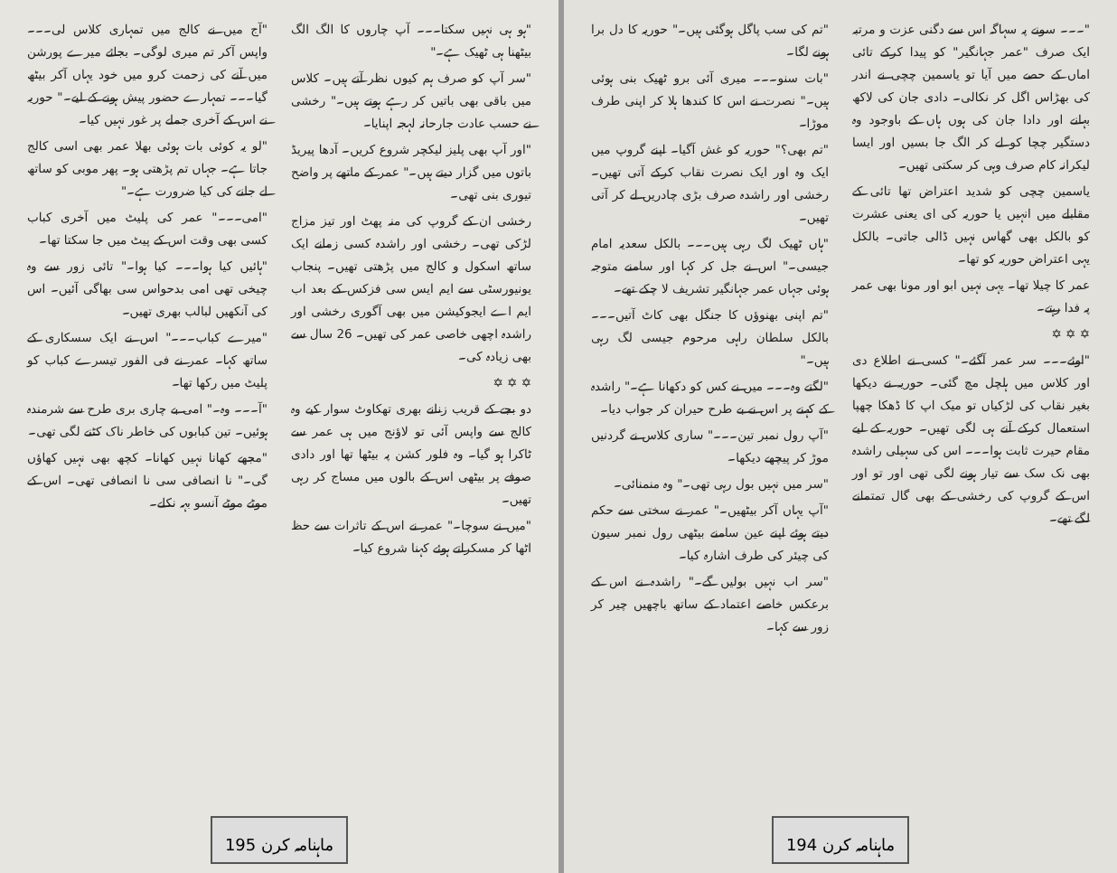"۔۔۔ سونے پہ سہاگہ اس سے دگنی عزت و مرتبہ ایک صرف "عمر جہانگیر" کو پیدا کرکے تائی اماں کے حصے میں آیا تو یاسمین چچی نے اندر کی بھڑاس اگل کر نکالی۔ دادی جان کی لاکھ بہانے اور دادا جان کی ہوں ہاں کے باوجود وہ دستگیر چچا کو لے کر الگ جا بسیں اور ایسا لیکرانہ کام صرف وہی کر سکتی تھیں۔
یاسمین چچی کو شدید اعتراض تھا تائی کے مقابلے میں انہیں یا حوریہ کی ای یعنی عشرت کو بالکل بھی گھاس نہیں ڈالی جاتی۔ بالکل یہی اعتراض حوریہ کو تھا۔
عمر کا چیلا تھا۔ یہی نہیں ابو اور مونا بھی عمر پہ فدا رہتے۔
✡ ✡ ✡
"اوئے۔۔۔ سر عمر آگئے۔" کسی نے اطلاع دی اور کلاس میں ہلچل مچ گئی۔ حوریہ نے دیکھا بغیر نقاب کی لڑکیاں تو میک اپ کا ڈھکا چھپا استعمال کرکے آنے ہی لگی تھیں۔ حوریہ کے لیے مقام حیرت ثابت ہوا۔۔۔ اس کی سہیلی راشدہ بھی نک سک سے تیار ہونے لگی تھی اور تو اور اس کے گروپ کی رخشی کے بھی گال تمتمانے لگے تھے۔
"تم کی سب پاگل ہوگئی ہیں۔" حوریہ کا دل برا ہونے لگا۔
"بات سنو۔۔۔ میری آئی برو ٹھیک بنی ہوئی ہیں۔" نصرت نے اس کا کندھا ہلا کر اپنی طرف موڑا۔
"تم بھی؟" حوریہ کو غش آگیا۔ اپنے گروپ میں ایک وہ اور ایک نصرت نقاب کرکے آتی تھیں۔ رخشی اور راشدہ صرف بڑی چادریں لے کر آتی تھیں۔
"ہاں ٹھیک لگ رہی ہیں۔۔۔ بالکل سعدیہ امام جیسی۔" اس نے جل کر کہا اور سامنے متوجہ ہوئی جہاں عمر جہانگیر تشریف لا چکے تھے۔
"تم اپنی بھنوؤں کا جنگل بھی کاٹ آتیں۔۔۔ بالکل سلطان راہی مرحوم جیسی لگ رہی ہیں۔"
"لگتے وہ۔۔۔ میں نے کس کو دکھانا ہے۔" راشدہ کے کہنے پر اس نے بے طرح حیران کر جواب دیا۔
"آپ رول نمبر تین۔۔۔" ساری کلاس نے گردنیں موڑ کر پیچھے دیکھا۔
"سر میں نہیں بول رہی تھی۔" وہ منمنائی۔
"آپ یہاں آکر بیٹھیں۔" عمر نے سختی سے حکم دیتے ہوئے اپنے عین سامنے بیٹھی رول نمبر سیون کی چیئر کی طرف اشارہ کیا۔
"سر اب نہیں بولیں گے۔" راشدہ نے اس کے برعکس خاصے اعتماد کے ساتھ باچھیں چیر کر زور سے کہا۔
ماہنامہ کرن 194
"ہو ہی نہیں سکتا۔۔۔ آپ چاروں کا الگ الگ بیٹھنا ہی ٹھیک ہے۔"
"سر آپ کو صرف ہم کیوں نظر آتے ہیں۔ کلاس میں باقی بھی باتیں کر رہے ہوتے ہیں۔" رخشی نے حسب عادت جارحانہ لہجہ اپنایا۔
"اور آپ بھی پلیز لیکچر شروع کریں۔ آدھا پیریڈ باتوں میں گزار دیتے ہیں۔" عمر کے ماتھے پر واضح تیوری بنی تھی۔
رخشی ان کے گروپ کی منہ پھٹ اور تیز مزاج لڑکی تھی۔ رخشی اور راشدہ کسی زمانے ایک ساتھ اسکول و کالج میں پڑھتی تھیں۔ پنجاب یونیورسٹی سے ایم ایس سی فزکس کے بعد اب ایم اے ایجوکیشن میں بھی آگوری رخشی اور راشدہ اچھی خاصی عمر کی تھیں۔ 26 سال سے بھی زیادہ کی۔
✡ ✡ ✡
دو بجے کے قریب زنانے بھری تھکاوٹ سوار کیے وہ کالج سے واپس آئی تو لاؤنج میں ہی عمر سے ٹاکرا ہو گیا۔ وہ فلور کشن پہ بیٹھا تھا اور دادی صوفے پر بیٹھی اس کے بالوں میں مساج کر رہی تھیں۔
"میں نے سوچا۔" عمر نے اس کے تاثرات سے حظ اٹھا کر مسکراتے ہوئے کہنا شروع کیا۔
"آج میں نے کالج میں تمہاری کلاس لی۔۔۔ واپس آکر تم میری لوگی۔ بجائے میرے پورشن میں آنے کی زحمت کرو میں خود یہاں آکر بیٹھ گیا۔۔۔ تمہارے حضور پیش ہونے کے لیے۔" حوریہ نے اس کے آخری جملے پر غور نہیں کیا۔
"لو یہ کوئی بات ہوئی بھلا عمر بھی اسی کالج جاتا ہے۔ جہاں تم پڑھتی ہو۔ پھر موبی کو ساتھ لے جانے کی کیا ضرورت ہے۔"
"امی۔۔۔" عمر کی پلیٹ میں آخری کباب کسی بھی وقت اس کے پیٹ میں جا سکتا تھا۔
"ہائیں کیا ہوا۔۔۔ کیا ہوا۔" تائی زور سے وہ چیخی تھی امی بدحواس سی بھاگی آئیں۔ اس کی آنکھیں لبالب بھری تھیں۔
"میرے کباب۔۔۔" اس نے ایک سسکاری کے ساتھ کہا۔ عمر نے فی الفور تیسرے کباب کو پلیٹ میں رکھا تھا۔
"آ۔۔۔ وہ۔" امی بے چاری بری طرح سے شرمندہ ہوئیں۔ تین کبابوں کی خاطر ناک کٹنے لگی تھی۔
"مجھے کھانا نہیں کھانا۔ کچھ بھی نہیں کھاؤں گی۔" نا انصافی سی نا انصافی تھی۔ اس کے موٹے موٹے آنسو بہہ نکلے۔
ماہنامہ کرن 195